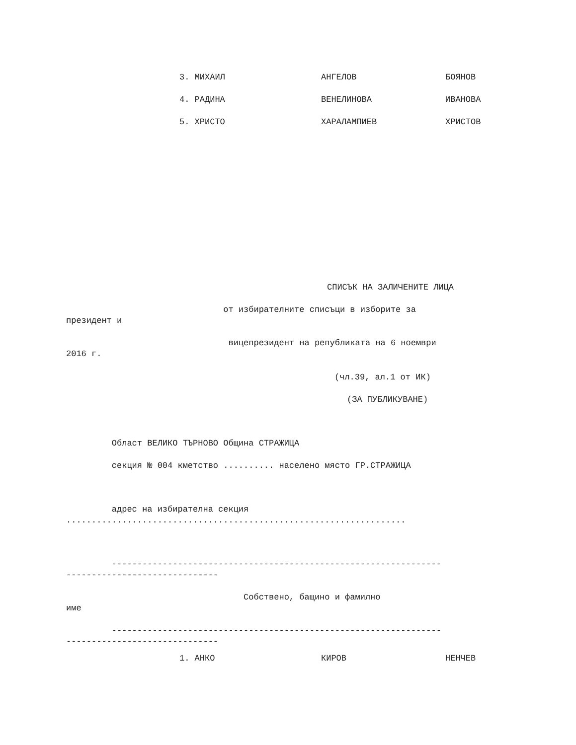3. МИХАИЛ АНГЕЛОВ БОЯНОВ
4. РАДИНА ВЕНЕЛИНОВА ИВАНОВА
5. ХРИСТО ХАРАЛАМПИЕВ ХРИСТОВ
СПИСЪК НА ЗАЛИЧЕНИТЕ ЛИЦА
от избирателните списъци в изборите за президент и
вицепрезидент на републиката на 6 ноември 2016 г.
(чл.39, ал.1 от ИК)
(ЗА ПУБЛИКУВАНЕ)
Област ВЕЛИКО ТЪРНОВО Община СТРАЖИЦА
секция № 004 кметство .......... населено място ГР.СТРАЖИЦА
адрес на избирателна секция ...................................................................
----------------------------------------------------------------- ------------------------------
Собствено, бащино и фамилно име
----------------------------------------------------------------- ------------------------------
1. АНКО КИРОВ НЕНЧЕВ